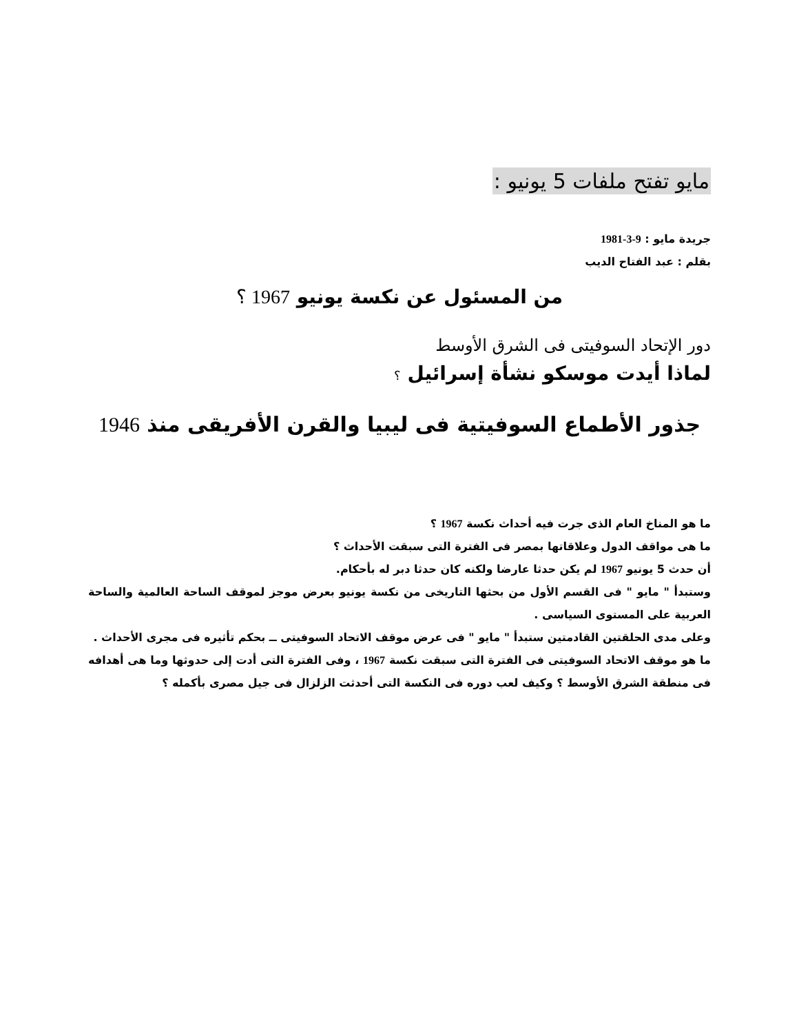مايو تفتح ملفات 5 يونيو :
جريدة مايو : 9-3-1981
بقلم : عبد الفتاح الديب
من المسئول عن نكسة يونيو 1967 ؟
دور الإتحاد السوفيتى فى الشرق الأوسط
لماذا أيدت موسكو نشأة إسرائيل ؟
جذور الأطماع السوفيتية فى ليبيا والقرن الأفريقى منذ 1946
ما هو المناخ العام الذى جرت فيه أحداث نكسة 1967 ؟
ما هى مواقف الدول وعلاقاتها بمصر فى الفترة التى سبقت الأحداث ؟
أن حدث 5 يونيو 1967 لم يكن حدثا عارضا ولكنه كان حدثا دبر له بأحكام.
وستبدأ " مايو " فى القسم الأول من بحثها التاريخى من نكسة يونيو بعرض موجز لموقف الساحة العالمية والساحة العربية على المستوى السياسى .
وعلى مدى الحلقتين القادمتين ستبدأ " مايو " فى عرض موقف الاتحاد السوفيتى ــ بحكم تأثيره فى مجرى الأحداث .
ما هو موقف الاتحاد السوفيتى فى الفترة التى سبقت نكسة 1967 ، وفى الفترة التى أدت إلى حدوثها وما هى أهدافه فى منطقة الشرق الأوسط ؟ وكيف لعب دوره فى النكسة التى أحدثت الزلزال فى جيل مصرى بأكمله ؟